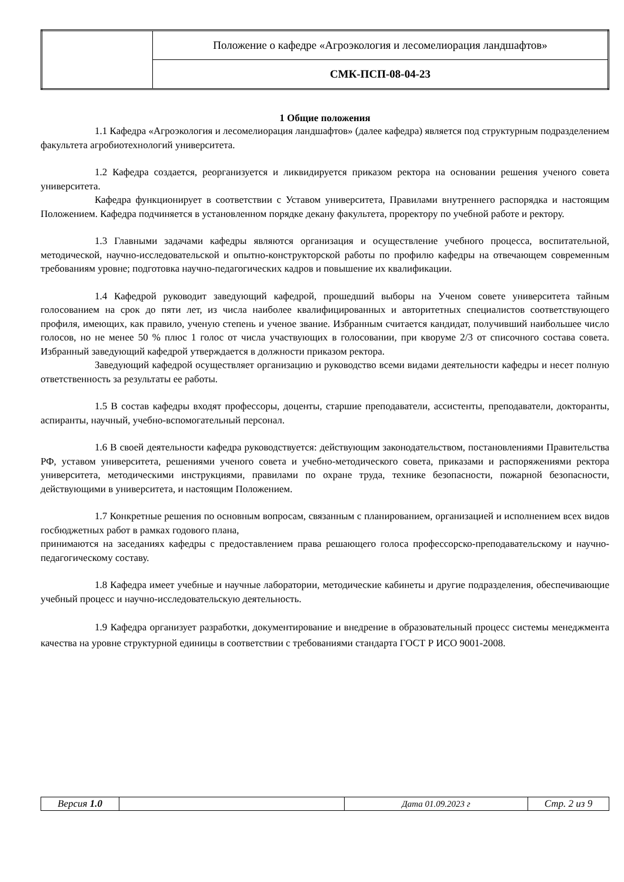| | Положение о кафедре «Агроэкология и лесомелиорация ландшафтов» |
| | СМК-ПСП-08-04-23 |
1 Общие положения
1.1 Кафедра «Агроэкология и лесомелиорация ландшафтов» (далее кафедра) является под структурным подразделением факультета агробиотехнологий университета.
1.2 Кафедра создается, реорганизуется и ликвидируется приказом ректора на основании решения ученого совета университета.
Кафедра функционирует в соответствии с Уставом университета, Правилами внутреннего распорядка и настоящим Положением. Кафедра подчиняется в установленном порядке декану факультета, проректору по учебной работе и ректору.
1.3 Главными задачами кафедры являются организация и осуществление учебного процесса, воспитательной, методической, научно-исследовательской и опытно-конструкторской работы по профилю кафедры на отвечающем современным требованиям уровне; подготовка научно-педагогических кадров и повышение их квалификации.
1.4 Кафедрой руководит заведующий кафедрой, прошедший выборы на Ученом совете университета тайным голосованием на срок до пяти лет, из числа наиболее квалифицированных и авторитетных специалистов соответствующего профиля, имеющих, как правило, ученую степень и ученое звание. Избранным считается кандидат, получивший наибольшее число голосов, но не менее 50 % плюс 1 голос от числа участвующих в голосовании, при кворуме 2/3 от списочного состава совета. Избранный заведующий кафедрой утверждается в должности приказом ректора.
Заведующий кафедрой осуществляет организацию и руководство всеми видами деятельности кафедры и несет полную ответственность за результаты ее работы.
1.5 В состав кафедры входят профессоры, доценты, старшие преподаватели, ассистенты, преподаватели, докторанты, аспиранты, научный, учебно-вспомогательный персонал.
1.6 В своей деятельности кафедра руководствуется: действующим законодательством, постановлениями Правительства РФ, уставом университета, решениями ученого совета и учебно-методического совета, приказами и распоряжениями ректора университета, методическими инструкциями, правилами по охране труда, технике безопасности, пожарной безопасности, действующими в университета, и настоящим Положением.
1.7 Конкретные решения по основным вопросам, связанным с планированием, организацией и исполнением всех видов госбюджетных работ в рамках годового плана,
принимаются на заседаниях кафедры с предоставлением права решающего голоса профессорско-преподавательскому и научно-педагогическому составу.
1.8 Кафедра имеет учебные и научные лаборатории, методические кабинеты и другие подразделения, обеспечивающие учебный процесс и научно-исследовательскую деятельность.
1.9 Кафедра организует разработки, документирование и внедрение в образовательный процесс системы менеджмента качества на уровне структурной единицы в соответствии с требованиями стандарта ГОСТ Р ИСО 9001-2008.
| Версия 1.0 | | Дата 01.09.2023 г | Стр. 2 из 9 |